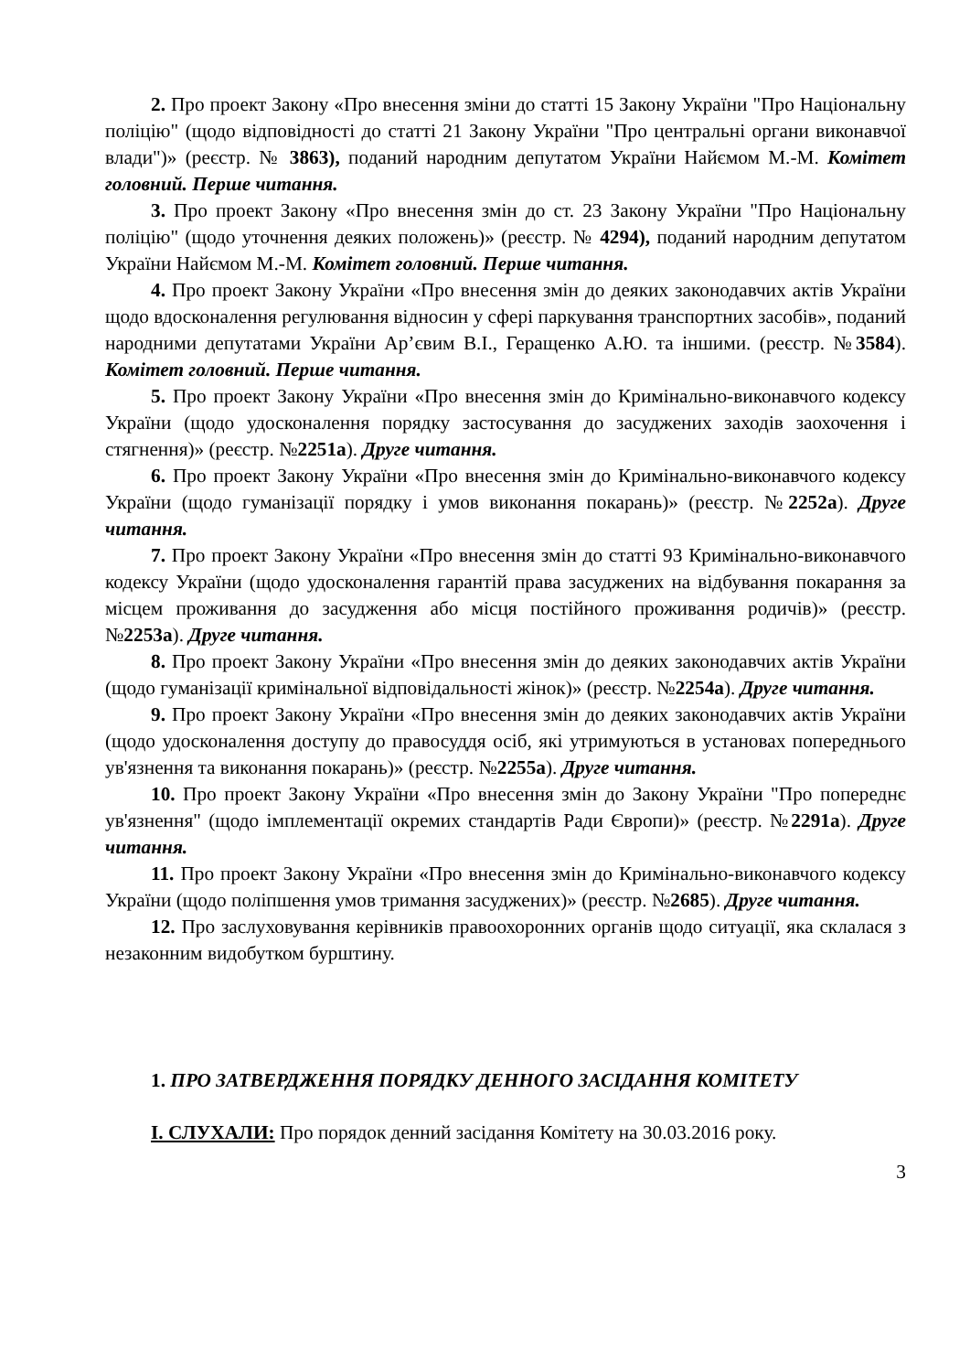2. Про проект Закону «Про внесення зміни до статті 15 Закону України "Про Національну поліцію" (щодо відповідності до статті 21 Закону України "Про центральні органи виконавчої влади")» (реєстр. № 3863), поданий народним депутатом України Найємом М.-М. Комітет головний. Перше читання.
3. Про проект Закону «Про внесення змін до ст. 23 Закону України "Про Національну поліцію" (щодо уточнення деяких положень)» (реєстр. № 4294), поданий народним депутатом України Найємом М.-М. Комітет головний. Перше читання.
4. Про проект Закону України «Про внесення змін до деяких законодавчих актів України щодо вдосконалення регулювання відносин у сфері паркування транспортних засобів», поданий народними депутатами України Ар’євим В.І., Геращенко А.Ю. та іншими. (реєстр. №3584). Комітет головний. Перше читання.
5. Про проект Закону України «Про внесення змін до Кримінально-виконавчого кодексу України (щодо удосконалення порядку застосування до засуджених заходів заохочення і стягнення)» (реєстр. №2251а). Друге читання.
6. Про проект Закону України «Про внесення змін до Кримінально-виконавчого кодексу України (щодо гуманізації порядку і умов виконання покарань)» (реєстр. №2252а). Друге читання.
7. Про проект Закону України «Про внесення змін до статті 93 Кримінально-виконавчого кодексу України (щодо удосконалення гарантій права засуджених на відбування покарання за місцем проживання до засудження або місця постійного проживання родичів)» (реєстр. №2253а). Друге читання.
8. Про проект Закону України «Про внесення змін до деяких законодавчих актів України (щодо гуманізації кримінальної відповідальності жінок)» (реєстр. №2254а). Друге читання.
9. Про проект Закону України «Про внесення змін до деяких законодавчих актів України (щодо удосконалення доступу до правосуддя осіб, які утримуються в установах попереднього ув'язнення та виконання покарань)» (реєстр. №2255а). Друге читання.
10. Про проект Закону України «Про внесення змін до Закону України "Про попереднє ув'язнення" (щодо імплементації окремих стандартів Ради Європи)» (реєстр. №2291а). Друге читання.
11. Про проект Закону України «Про внесення змін до Кримінально-виконавчого кодексу України (щодо поліпшення умов тримання засуджених)» (реєстр. №2685). Друге читання.
12. Про заслуховування керівників правоохоронних органів щодо ситуації, яка склалася з незаконним видобутком бурштину.
1. ПРО ЗАТВЕРДЖЕННЯ ПОРЯДКУ ДЕННОГО ЗАСІДАННЯ КОМІТЕТУ
І. СЛУХАЛИ: Про порядок денний засідання Комітету на 30.03.2016 року.
3